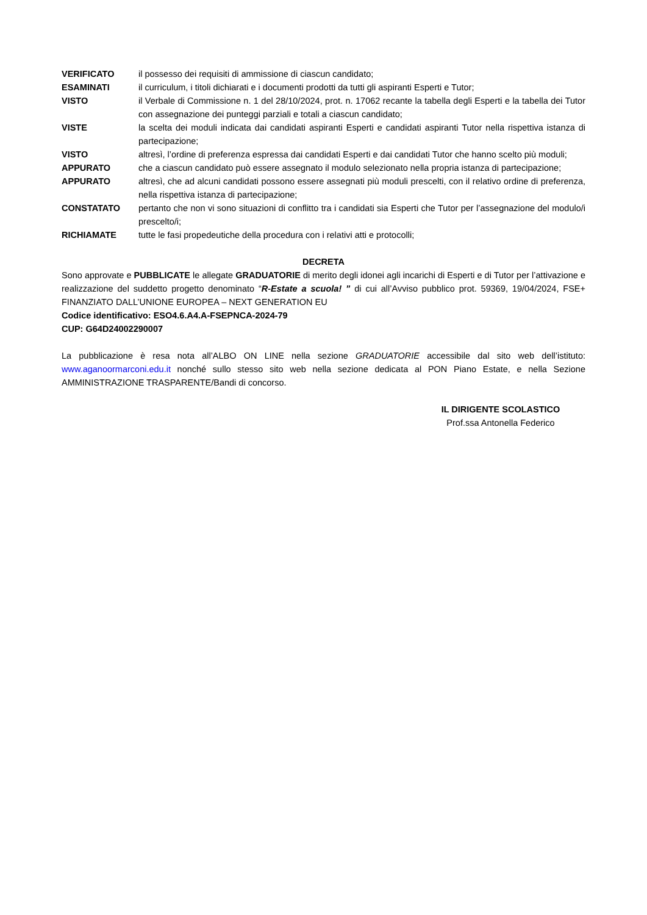VERIFICATO il possesso dei requisiti di ammissione di ciascun candidato;
ESAMINATI il curriculum, i titoli dichiarati e i documenti prodotti da tutti gli aspiranti Esperti e Tutor;
VISTO il Verbale di Commissione n. 1 del 28/10/2024, prot. n. 17062 recante la tabella degli Esperti e la tabella dei Tutor con assegnazione dei punteggi parziali e totali a ciascun candidato;
VISTE la scelta dei moduli indicata dai candidati aspiranti Esperti e candidati aspiranti Tutor nella rispettiva istanza di partecipazione;
VISTO altresì, l’ordine di preferenza espressa dai candidati Esperti e dai candidati Tutor che hanno scelto più moduli;
APPURATO che a ciascun candidato può essere assegnato il modulo selezionato nella propria istanza di partecipazione;
APPURATO altresì, che ad alcuni candidati possono essere assegnati più moduli prescelti, con il relativo ordine di preferenza, nella rispettiva istanza di partecipazione;
CONSTATATO pertanto che non vi sono situazioni di conflitto tra i candidati sia Esperti che Tutor per l’assegnazione del modulo/i prescelto/i;
RICHIAMATE tutte le fasi propedeutiche della procedura con i relativi atti e protocolli;
DECRETA
Sono approvate e PUBBLICATE le allegate GRADUATORIE di merito degli idonei agli incarichi di Esperti e di Tutor per l’attivazione e realizzazione del suddetto progetto denominato “R-Estate a scuola! ” di cui all’Avviso pubblico prot. 59369, 19/04/2024, FSE+ FINANZIATO DALL’UNIONE EUROPEA – NEXT GENERATION EU
Codice identificativo: ESO4.6.A4.A-FSEPNCA-2024-79
CUP: G64D24002290007
La pubblicazione è resa nota all’ALBO ON LINE nella sezione GRADUATORIE accessibile dal sito web dell’istituto: www.aganoormarconi.edu.it nonché sullo stesso sito web nella sezione dedicata al PON Piano Estate, e nella Sezione AMMINISTRAZIONE TRASPARENTE/Bandi di concorso.
IL DIRIGENTE SCOLASTICO
Prof.ssa Antonella Federico